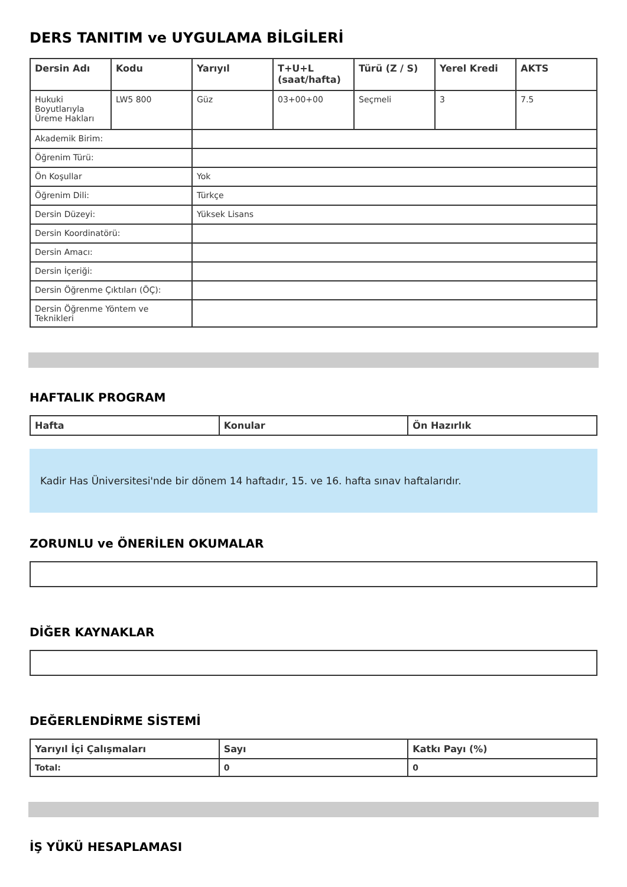DERS TANITIM ve UYGULAMA BİLGİLERİ
| Dersin Adı | Kodu | Yarıyıl | T+U+L (saat/hafta) | Türü (Z / S) | Yerel Kredi | AKTS |
| --- | --- | --- | --- | --- | --- | --- |
| Hukuki Boyutlarıyla Üreme Hakları | LW5 800 | Güz | 03+00+00 | Seçmeli | 3 | 7.5 |
| Akademik Birim: | | | | | | |
| Öğrenim Türü: | | | | | | |
| Ön Koşullar | | Yok | | | | |
| Öğrenim Dili: | | Türkçe | | | | |
| Dersin Düzeyi: | | Yüksek Lisans | | | | |
| Dersin Koordinatörü: | | | | | | |
| Dersin Amacı: | | | | | | |
| Dersin İçeriği: | | | | | | |
| Dersin Öğrenme Çıktıları (ÖÇ): | | | | | | |
| Dersin Öğrenme Yöntem ve Teknikleri | | | | | | |
HAFTALIK PROGRAM
| Hafta | Konular | Ön Hazırlık |
| --- | --- | --- |
Kadir Has Üniversitesi'nde bir dönem 14 haftadır, 15. ve 16. hafta sınav haftalarıdır.
ZORUNLU ve ÖNERİLEN OKUMALAR
DİĞER KAYNAKLAR
DEĞERLENDİRME SİSTEMİ
| Yarıyıl İçi Çalışmaları | Sayı | Katkı Payı (%) |
| --- | --- | --- |
| Total: | 0 | 0 |
İŞ YÜKÜ HESAPLAMASI